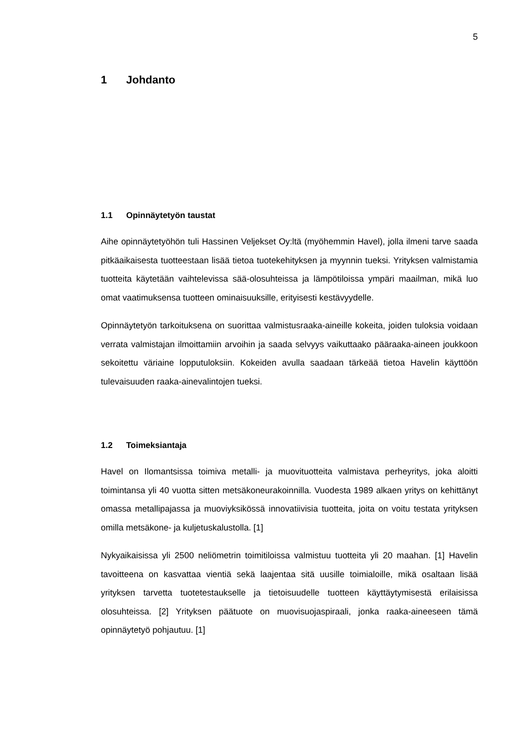5
1 Johdanto
1.1 Opinnäytetyön taustat
Aihe opinnäytetyöhön tuli Hassinen Veljekset Oy:ltä (myöhemmin Havel), jolla ilmeni tarve saada pitkäaikaisesta tuotteestaan lisää tietoa tuotekehityksen ja myynnin tueksi. Yrityksen valmistamia tuotteita käytetään vaihtelevissa sää-olosuhteissa ja lämpötiloissa ympäri maailman, mikä luo omat vaatimuksensa tuotteen ominaisuuksille, erityisesti kestävyydelle.
Opinnäytetyön tarkoituksena on suorittaa valmistusraaka-aineille kokeita, joiden tuloksia voidaan verrata valmistajan ilmoittamiin arvoihin ja saada selvyys vaikuttaako pääraaka-aineen joukkoon sekoitettu väriaine lopputuloksiin. Kokeiden avulla saadaan tärkeää tietoa Havelin käyttöön tulevaisuuden raaka-ainevalintojen tueksi.
1.2 Toimeksiantaja
Havel on Ilomantsissa toimiva metalli- ja muovituotteita valmistava perheyritys, joka aloitti toimintansa yli 40 vuotta sitten metsäkoneurakoinnilla. Vuodesta 1989 alkaen yritys on kehittänyt omassa metallipajassa ja muoviyksikössä innovatiivisia tuotteita, joita on voitu testata yrityksen omilla metsäkone- ja kuljetuskalustolla. [1]
Nykyaikaisissa yli 2500 neliömetrin toimitiloissa valmistuu tuotteita yli 20 maahan. [1] Havelin tavoitteena on kasvattaa vientiä sekä laajentaa sitä uusille toimialoille, mikä osaltaan lisää yrityksen tarvetta tuotetestaukselle ja tietoisuudelle tuotteen käyttäytymisestä erilaisissa olosuhteissa. [2] Yrityksen päätuote on muovisuojaspiraali, jonka raaka-aineeseen tämä opinnäytetyö pohjautuu. [1]